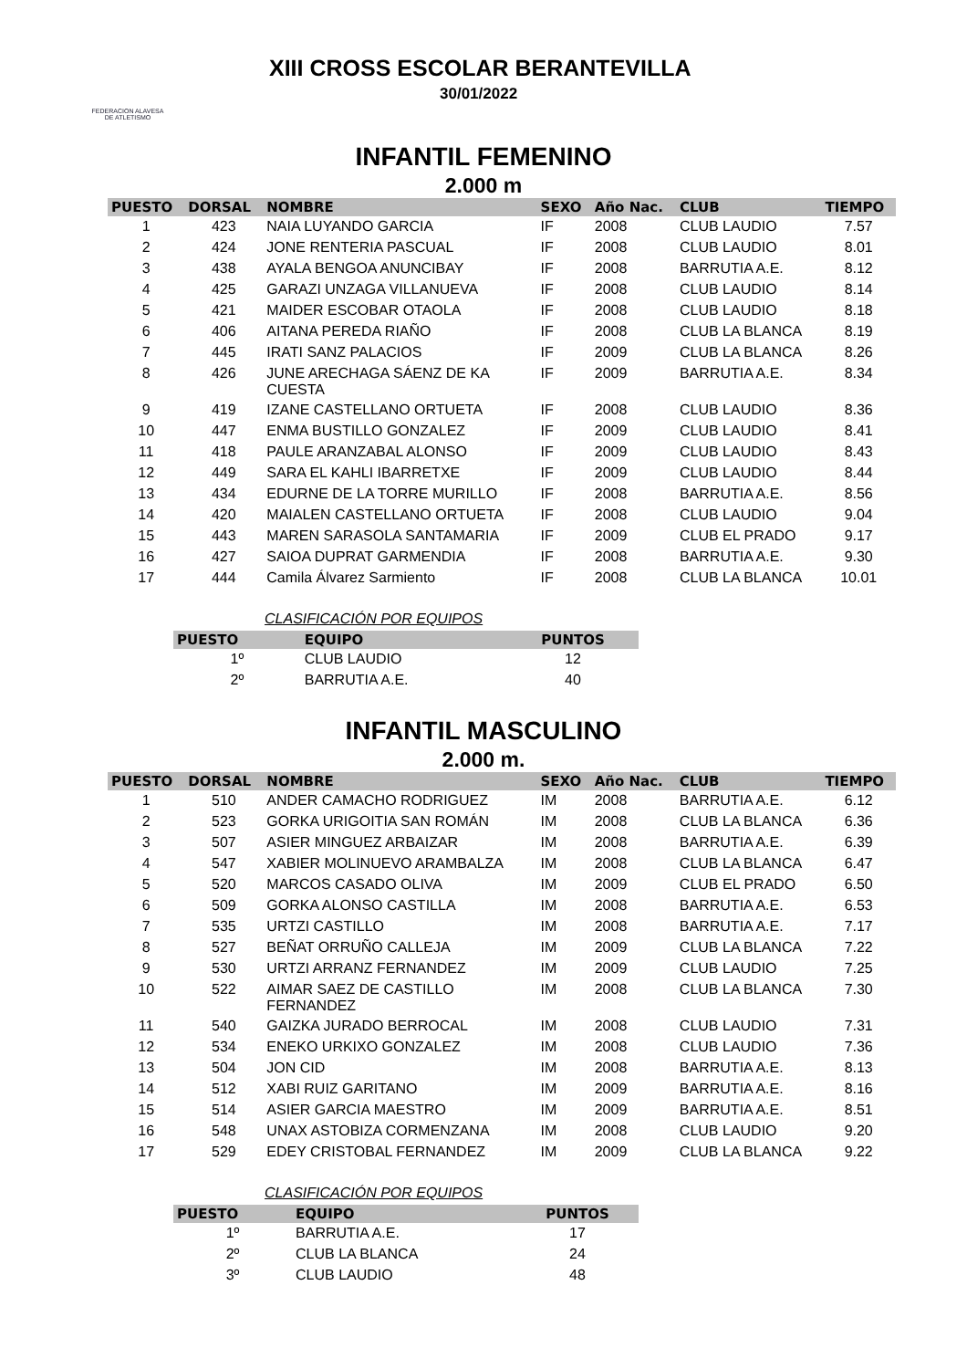FEDERACION ALAVESA DE ATLETISMO
XIII CROSS ESCOLAR BERANTEVILLA
30/01/2022
INFANTIL FEMENINO
2.000 m
| PUESTO | DORSAL | NOMBRE | SEXO | Año Nac. | CLUB | TIEMPO |
| --- | --- | --- | --- | --- | --- | --- |
| 1 | 423 | NAIA LUYANDO GARCIA | IF | 2008 | CLUB LAUDIO | 7.57 |
| 2 | 424 | JONE RENTERIA PASCUAL | IF | 2008 | CLUB LAUDIO | 8.01 |
| 3 | 438 | AYALA BENGOA ANUNCIBAY | IF | 2008 | BARRUTIA A.E. | 8.12 |
| 4 | 425 | GARAZI UNZAGA VILLANUEVA | IF | 2008 | CLUB LAUDIO | 8.14 |
| 5 | 421 | MAIDER ESCOBAR OTAOLA | IF | 2008 | CLUB LAUDIO | 8.18 |
| 6 | 406 | AITANA PEREDA RIAÑO | IF | 2008 | CLUB LA BLANCA | 8.19 |
| 7 | 445 | IRATI SANZ PALACIOS | IF | 2009 | CLUB LA BLANCA | 8.26 |
| 8 | 426 | JUNE ARECHAGA SÁENZ DE KA CUESTA | IF | 2009 | BARRUTIA A.E. | 8.34 |
| 9 | 419 | IZANE CASTELLANO ORTUETA | IF | 2008 | CLUB LAUDIO | 8.36 |
| 10 | 447 | ENMA BUSTILLO GONZALEZ | IF | 2009 | CLUB LAUDIO | 8.41 |
| 11 | 418 | PAULE ARANZABAL ALONSO | IF | 2009 | CLUB LAUDIO | 8.43 |
| 12 | 449 | SARA EL KAHLI IBARRETXE | IF | 2009 | CLUB LAUDIO | 8.44 |
| 13 | 434 | EDURNE DE LA TORRE MURILLO | IF | 2008 | BARRUTIA A.E. | 8.56 |
| 14 | 420 | MAIALEN CASTELLANO ORTUETA | IF | 2008 | CLUB LAUDIO | 9.04 |
| 15 | 443 | MAREN SARASOLA SANTAMARIA | IF | 2009 | CLUB EL PRADO | 9.17 |
| 16 | 427 | SAIOA DUPRAT GARMENDIA | IF | 2008 | BARRUTIA A.E. | 9.30 |
| 17 | 444 | Camila Álvarez Sarmiento | IF | 2008 | CLUB LA BLANCA | 10.01 |
CLASIFICACIÓN POR EQUIPOS
| PUESTO | EQUIPO | PUNTOS |
| --- | --- | --- |
| 1º | CLUB LAUDIO | 12 |
| 2º | BARRUTIA A.E. | 40 |
INFANTIL MASCULINO
2.000 m.
| PUESTO | DORSAL | NOMBRE | SEXO | Año Nac. | CLUB | TIEMPO |
| --- | --- | --- | --- | --- | --- | --- |
| 1 | 510 | ANDER CAMACHO RODRIGUEZ | IM | 2008 | BARRUTIA A.E. | 6.12 |
| 2 | 523 | GORKA URIGOITIA SAN ROMÁN | IM | 2008 | CLUB LA BLANCA | 6.36 |
| 3 | 507 | ASIER MINGUEZ ARBAIZAR | IM | 2008 | BARRUTIA A.E. | 6.39 |
| 4 | 547 | XABIER MOLINUEVO ARAMBALZA | IM | 2008 | CLUB LA BLANCA | 6.47 |
| 5 | 520 | MARCOS CASADO OLIVA | IM | 2009 | CLUB EL PRADO | 6.50 |
| 6 | 509 | GORKA ALONSO CASTILLA | IM | 2008 | BARRUTIA A.E. | 6.53 |
| 7 | 535 | URTZI CASTILLO | IM | 2008 | BARRUTIA A.E. | 7.17 |
| 8 | 527 | BEÑAT ORRUÑO CALLEJA | IM | 2009 | CLUB LA BLANCA | 7.22 |
| 9 | 530 | URTZI ARRANZ FERNANDEZ | IM | 2009 | CLUB LAUDIO | 7.25 |
| 10 | 522 | AIMAR SAEZ DE CASTILLO FERNANDEZ | IM | 2008 | CLUB LA BLANCA | 7.30 |
| 11 | 540 | GAIZKA JURADO BERROCAL | IM | 2008 | CLUB LAUDIO | 7.31 |
| 12 | 534 | ENEKO URKIXO GONZALEZ | IM | 2008 | CLUB LAUDIO | 7.36 |
| 13 | 504 | JON CID | IM | 2008 | BARRUTIA A.E. | 8.13 |
| 14 | 512 | XABI RUIZ GARITANO | IM | 2009 | BARRUTIA A.E. | 8.16 |
| 15 | 514 | ASIER GARCIA MAESTRO | IM | 2009 | BARRUTIA A.E. | 8.51 |
| 16 | 548 | UNAX ASTOBIZA CORMENZANA | IM | 2008 | CLUB LAUDIO | 9.20 |
| 17 | 529 | EDEY CRISTOBAL FERNANDEZ | IM | 2009 | CLUB LA BLANCA | 9.22 |
CLASIFICACIÓN POR EQUIPOS
| PUESTO | EQUIPO | PUNTOS |
| --- | --- | --- |
| 1º | BARRUTIA A.E. | 17 |
| 2º | CLUB LA BLANCA | 24 |
| 3º | CLUB LAUDIO | 48 |